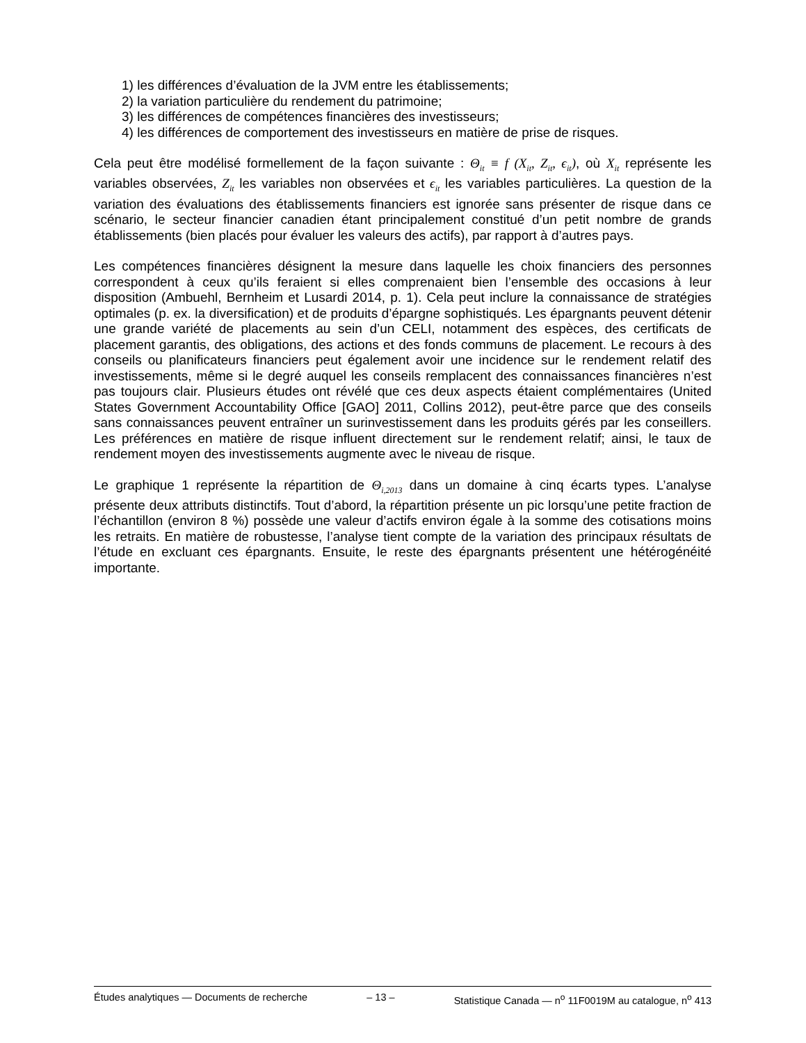1) les différences d’évaluation de la JVM entre les établissements;
2) la variation particulière du rendement du patrimoine;
3) les différences de compétences financières des investisseurs;
4) les différences de comportement des investisseurs en matière de prise de risques.
Cela peut être modélisé formellement de la façon suivante : Θ<sub>it</sub> ≡ f (X<sub>it</sub>, Z<sub>it</sub>, ϵ<sub>it</sub>), où X<sub>it</sub> représente les variables observées, Z<sub>it</sub> les variables non observées et ϵ<sub>it</sub> les variables particulières. La question de la variation des évaluations des établissements financiers est ignorée sans présenter de risque dans ce scénario, le secteur financier canadien étant principalement constitué d’un petit nombre de grands établissements (bien placés pour évaluer les valeurs des actifs), par rapport à d’autres pays.
Les compétences financières désignent la mesure dans laquelle les choix financiers des personnes correspondent à ceux qu’ils feraient si elles comprenaient bien l’ensemble des occasions à leur disposition (Ambuehl, Bernheim et Lusardi 2014, p. 1). Cela peut inclure la connaissance de stratégies optimales (p. ex. la diversification) et de produits d’épargne sophistiqués. Les épargnants peuvent détenir une grande variété de placements au sein d’un CELI, notamment des espèces, des certificats de placement garantis, des obligations, des actions et des fonds communs de placement. Le recours à des conseils ou planificateurs financiers peut également avoir une incidence sur le rendement relatif des investissements, même si le degré auquel les conseils remplacent des connaissances financières n’est pas toujours clair. Plusieurs études ont révélé que ces deux aspects étaient complémentaires (United States Government Accountability Office [GAO] 2011, Collins 2012), peut-être parce que des conseils sans connaissances peuvent entraîner un surinvestissement dans les produits gérés par les conseillers. Les préférences en matière de risque influent directement sur le rendement relatif; ainsi, le taux de rendement moyen des investissements augmente avec le niveau de risque.
Le graphique 1 représente la répartition de Θ<sub>i,2013</sub> dans un domaine à cinq écarts types. L’analyse présente deux attributs distinctifs. Tout d’abord, la répartition présente un pic lorsqu’une petite fraction de l’échantillon (environ 8 %) possède une valeur d’actifs environ égale à la somme des cotisations moins les retraits. En matière de robustesse, l’analyse tient compte de la variation des principaux résultats de l’étude en excluant ces épargnants. Ensuite, le reste des épargnants présentent une hétérogénéité importante.
Études analytiques — Documents de recherche – 13 – Statistique Canada — n<sup>o</sup> 11F0019M au catalogue, n<sup>o</sup> 413